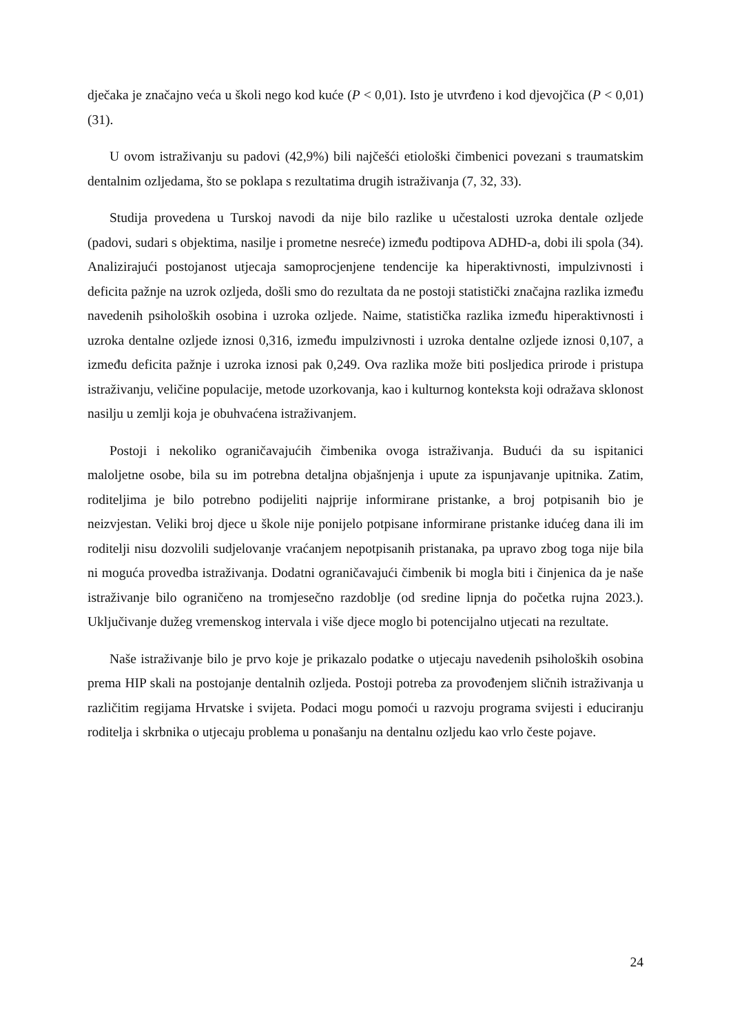dječaka je značajno veća u školi nego kod kuće (P < 0,01). Isto je utvrđeno i kod djevojčica (P < 0,01) (31).
U ovom istraživanju su padovi (42,9%) bili najčešći etiološki čimbenici povezani s traumatskim dentalnim ozljedama, što se poklapa s rezultatima drugih istraživanja (7, 32, 33).
Studija provedena u Turskoj navodi da nije bilo razlike u učestalosti uzroka dentale ozljede (padovi, sudari s objektima, nasilje i prometne nesreće) između podtipova ADHD-a, dobi ili spola (34). Analizirajući postojanost utjecaja samoprocjenjene tendencije ka hiperaktivnosti, impulzivnosti i deficita pažnje na uzrok ozljeda, došli smo do rezultata da ne postoji statistički značajna razlika između navedenih psiholoških osobina i uzroka ozljede. Naime, statistička razlika između hiperaktivnosti i uzroka dentalne ozljede iznosi 0,316, između impulzivnosti i uzroka dentalne ozljede iznosi 0,107, a između deficita pažnje i uzroka iznosi pak 0,249. Ova razlika može biti posljedica prirode i pristupa istraživanju, veličine populacije, metode uzorkovanja, kao i kulturnog konteksta koji odražava sklonost nasilju u zemlji koja je obuhvaćena istraživanjem.
Postoji i nekoliko ograničavajućih čimbenika ovoga istraživanja. Budući da su ispitanici maloljetne osobe, bila su im potrebna detaljna objašnjenja i upute za ispunjavanje upitnika. Zatim, roditeljima je bilo potrebno podijeliti najprije informirane pristanke, a broj potpisanih bio je neizvjestan. Veliki broj djece u škole nije ponijelo potpisane informirane pristanke idućeg dana ili im roditelji nisu dozvolili sudjelovanje vraćanjem nepotpisanih pristanaka, pa upravo zbog toga nije bila ni moguća provedba istraživanja. Dodatni ograničavajući čimbenik bi mogla biti i činjenica da je naše istraživanje bilo ograničeno na tromjesečno razdoblje (od sredine lipnja do početka rujna 2023.). Uključivanje dužeg vremenskog intervala i više djece moglo bi potencijalno utjecati na rezultate.
Naše istraživanje bilo je prvo koje je prikazalo podatke o utjecaju navedenih psiholoških osobina prema HIP skali na postojanje dentalnih ozljeda. Postoji potreba za provođenjem sličnih istraživanja u različitim regijama Hrvatske i svijeta. Podaci mogu pomoći u razvoju programa svijesti i educiranju roditelja i skrbnika o utjecaju problema u ponašanju na dentalnu ozljedu kao vrlo česte pojave.
24